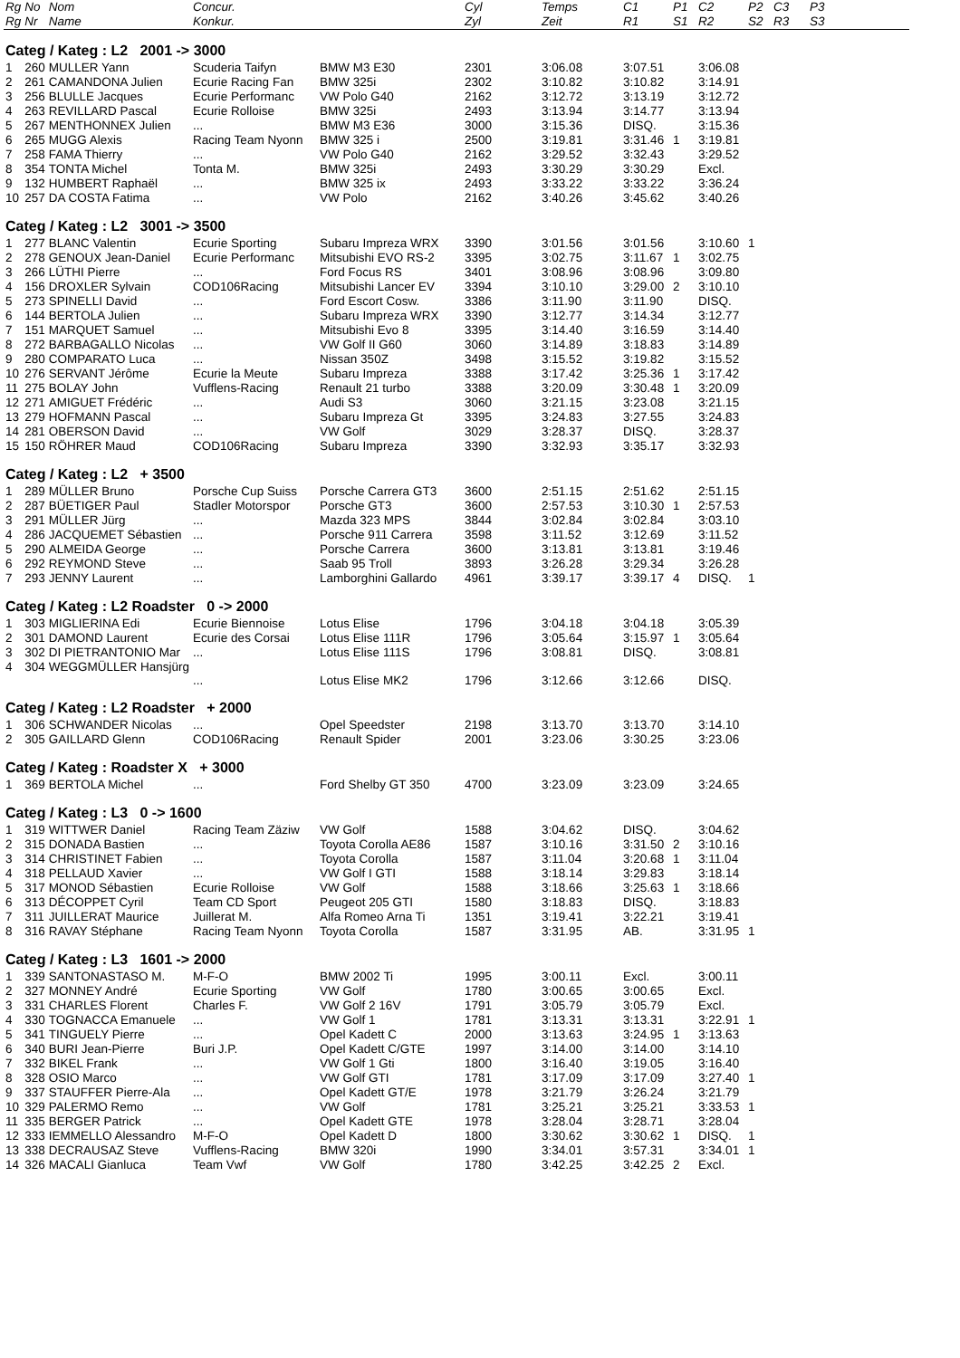| Rg | No | Nom | Concur. | | Cyl | Temps | C1 | P1 | C2 | P2 | C3 | P3 |
| --- | --- | --- | --- | --- | --- | --- | --- | --- | --- | --- | --- | --- |
| Rg | Nr | Name | Konkur. | | Zyl | Zeit | R1 | S1 | R2 | S2 | R3 | S3 |
| Categ / Kateg : L2 2001 -> 3000 | | | | | | | | | | | | |
| 1 | 260 | MULLER Yann | Scuderia Taifyn | BMW M3 E30 | 2301 | 3:06.08 | 3:07.51 | | 3:06.08 | | | |
| 2 | 261 | CAMANDONA Julien | Ecurie Racing Fan | BMW 325i | 2302 | 3:10.82 | 3:10.82 | | 3:14.91 | | | |
| 3 | 256 | BLULLE Jacques | Ecurie Performanc | VW Polo G40 | 2162 | 3:12.72 | 3:13.19 | | 3:12.72 | | | |
| 4 | 263 | REVILLARD Pascal | Ecurie Rolloise | BMW 325i | 2493 | 3:13.94 | 3:14.77 | | 3:13.94 | | | |
| 5 | 267 | MENTHONNEX Julien | ... | BMW M3 E36 | 3000 | 3:15.36 | DISQ. | | 3:15.36 | | | |
| 6 | 265 | MUGG Alexis | Racing Team Nyonn | BMW 325 i | 2500 | 3:19.81 | 3:31.46 | 1 | 3:19.81 | | | |
| 7 | 258 | FAMA Thierry | ... | VW Polo G40 | 2162 | 3:29.52 | 3:32.43 | | 3:29.52 | | | |
| 8 | 354 | TONTA Michel | Tonta M. | BMW 325i | 2493 | 3:30.29 | 3:30.29 | | Excl. | | | |
| 9 | 132 | HUMBERT Raphaël | ... | BMW 325 ix | 2493 | 3:33.22 | 3:33.22 | | 3:36.24 | | | |
| 10 | 257 | DA COSTA Fatima | ... | VW Polo | 2162 | 3:40.26 | 3:45.62 | | 3:40.26 | | | |
| Categ / Kateg : L2 3001 -> 3500 | | | | | | | | | | | | |
| 1 | 277 | BLANC Valentin | Ecurie Sporting | Subaru Impreza WRX | 3390 | 3:01.56 | 3:01.56 | | 3:10.60 | 1 | | |
| 2 | 278 | GENOUX Jean-Daniel | Ecurie Performanc | Mitsubishi EVO RS-2 | 3395 | 3:02.75 | 3:11.67 | 1 | 3:02.75 | | | |
| 3 | 266 | LÜTHI Pierre | ... | Ford Focus RS | 3401 | 3:08.96 | 3:08.96 | | 3:09.80 | | | |
| 4 | 156 | DROXLER Sylvain | COD106Racing | Mitsubishi Lancer EV | 3394 | 3:10.10 | 3:29.00 | 2 | 3:10.10 | | | |
| 5 | 273 | SPINELLI David | ... | Ford Escort Cosw. | 3386 | 3:11.90 | 3:11.90 | | DISQ. | | | |
| 6 | 144 | BERTOLA Julien | ... | Subaru Impreza WRX | 3390 | 3:12.77 | 3:14.34 | | 3:12.77 | | | |
| 7 | 151 | MARQUET Samuel | ... | Mitsubishi Evo 8 | 3395 | 3:14.40 | 3:16.59 | | 3:14.40 | | | |
| 8 | 272 | BARBAGALLO Nicolas | ... | VW Golf II G60 | 3060 | 3:14.89 | 3:18.83 | | 3:14.89 | | | |
| 9 | 280 | COMPARATO Luca | ... | Nissan 350Z | 3498 | 3:15.52 | 3:19.82 | | 3:15.52 | | | |
| 10 | 276 | SERVANT Jérôme | Ecurie la Meute | Subaru Impreza | 3388 | 3:17.42 | 3:25.36 | 1 | 3:17.42 | | | |
| 11 | 275 | BOLAY John | Vufflens-Racing | Renault 21 turbo | 3388 | 3:20.09 | 3:30.48 | 1 | 3:20.09 | | | |
| 12 | 271 | AMIGUET Frédéric | ... | Audi S3 | 3060 | 3:21.15 | 3:23.08 | | 3:21.15 | | | |
| 13 | 279 | HOFMANN Pascal | ... | Subaru Impreza Gt | 3395 | 3:24.83 | 3:27.55 | | 3:24.83 | | | |
| 14 | 281 | OBERSON David | ... | VW Golf | 3029 | 3:28.37 | DISQ. | | 3:28.37 | | | |
| 15 | 150 | RÖHRER Maud | COD106Racing | Subaru Impreza | 3390 | 3:32.93 | 3:35.17 | | 3:32.93 | | | |
| Categ / Kateg : L2 + 3500 | | | | | | | | | | | | |
| 1 | 289 | MÜLLER Bruno | Porsche Cup Suiss | Porsche Carrera GT3 | 3600 | 2:51.15 | 2:51.62 | | 2:51.15 | | | |
| 2 | 287 | BÜETIGER Paul | Stadler Motorspor | Porsche GT3 | 3600 | 2:57.53 | 3:10.30 | 1 | 2:57.53 | | | |
| 3 | 291 | MÜLLER Jürg | ... | Mazda 323 MPS | 3844 | 3:02.84 | 3:02.84 | | 3:03.10 | | | |
| 4 | 286 | JACQUEMET Sébastien | ... | Porsche 911 Carrera | 3598 | 3:11.52 | 3:12.69 | | 3:11.52 | | | |
| 5 | 290 | ALMEIDA George | ... | Porsche Carrera | 3600 | 3:13.81 | 3:13.81 | | 3:19.46 | | | |
| 6 | 292 | REYMOND Steve | ... | Saab 95 Troll | 3893 | 3:26.28 | 3:29.34 | | 3:26.28 | | | |
| 7 | 293 | JENNY Laurent | ... | Lamborghini Gallardo | 4961 | 3:39.17 | 3:39.17 | 4 | DISQ. | 1 | | |
| Categ / Kateg : L2 Roadster 0 -> 2000 | | | | | | | | | | | | |
| 1 | 303 | MIGLIERINA Edi | Ecurie Biennoise | Lotus Elise | 1796 | 3:04.18 | 3:04.18 | | 3:05.39 | | | |
| 2 | 301 | DAMOND Laurent | Ecurie des Corsai | Lotus Elise 111R | 1796 | 3:05.64 | 3:15.97 | 1 | 3:05.64 | | | |
| 3 | 302 | DI PIETRANTONIO Mar | ... | Lotus Elise 111S | 1796 | 3:08.81 | DISQ. | | 3:08.81 | | | |
| 4 | 304 | WEGGMÜLLER Hansjürg | ... | Lotus Elise MK2 | 1796 | 3:12.66 | 3:12.66 | | DISQ. | | | |
| Categ / Kateg : L2 Roadster + 2000 | | | | | | | | | | | | |
| 1 | 306 | SCHWANDER Nicolas | ... | Opel Speedster | 2198 | 3:13.70 | 3:13.70 | | 3:14.10 | | | |
| 2 | 305 | GAILLARD Glenn | COD106Racing | Renault Spider | 2001 | 3:23.06 | 3:30.25 | | 3:23.06 | | | |
| Categ / Kateg : Roadster X + 3000 | | | | | | | | | | | | |
| 1 | 369 | BERTOLA Michel | ... | Ford Shelby GT 350 | 4700 | 3:23.09 | 3:23.09 | | 3:24.65 | | | |
| Categ / Kateg : L3 0 -> 1600 | | | | | | | | | | | | |
| 1 | 319 | WITTWER Daniel | Racing Team Zäziw | VW Golf | 1588 | 3:04.62 | DISQ. | | 3:04.62 | | | |
| 2 | 315 | DONADA Bastien | ... | Toyota Corolla AE86 | 1587 | 3:10.16 | 3:31.50 | 2 | 3:10.16 | | | |
| 3 | 314 | CHRISTINET Fabien | ... | Toyota Corolla | 1587 | 3:11.04 | 3:20.68 | 1 | 3:11.04 | | | |
| 4 | 318 | PELLAUD Xavier | ... | VW Golf I GTI | 1588 | 3:18.14 | 3:29.83 | | 3:18.14 | | | |
| 5 | 317 | MONOD Sébastien | Ecurie Rolloise | VW Golf | 1588 | 3:18.66 | 3:25.63 | 1 | 3:18.66 | | | |
| 6 | 313 | DÉCOPPET Cyril | Team CD Sport | Peugeot 205 GTI | 1580 | 3:18.83 | DISQ. | | 3:18.83 | | | |
| 7 | 311 | JUILLERAT Maurice | Juillerat M. | Alfa Romeo Arna Ti | 1351 | 3:19.41 | 3:22.21 | | 3:19.41 | | | |
| 8 | 316 | RAVAY Stéphane | Racing Team Nyonn | Toyota Corolla | 1587 | 3:31.95 | AB. | | 3:31.95 | 1 | | |
| Categ / Kateg : L3 1601 -> 2000 | | | | | | | | | | | | |
| 1 | 339 | SANTONASTASO M. | M-F-O | BMW 2002 Ti | 1995 | 3:00.11 | Excl. | | 3:00.11 | | | |
| 2 | 327 | MONNEY André | Ecurie Sporting | VW Golf | 1780 | 3:00.65 | 3:00.65 | | Excl. | | | |
| 3 | 331 | CHARLES Florent | Charles F. | VW Golf 2 16V | 1791 | 3:05.79 | 3:05.79 | | Excl. | | | |
| 4 | 330 | TOGNACCA Emanuele | ... | VW Golf 1 | 1781 | 3:13.31 | 3:13.31 | | 3:22.91 | 1 | | |
| 5 | 341 | TINGUELY Pierre | ... | Opel Kadett C | 2000 | 3:13.63 | 3:24.95 | 1 | 3:13.63 | | | |
| 6 | 340 | BURI Jean-Pierre | Buri J.P. | Opel Kadett C/GTE | 1997 | 3:14.00 | 3:14.00 | | 3:14.10 | | | |
| 7 | 332 | BIKEL Frank | ... | VW Golf 1 Gti | 1800 | 3:16.40 | 3:19.05 | | 3:16.40 | | | |
| 8 | 328 | OSIO Marco | ... | VW Golf GTI | 1781 | 3:17.09 | 3:17.09 | | 3:27.40 | 1 | | |
| 9 | 337 | STAUFFER Pierre-Ala | ... | Opel Kadett GT/E | 1978 | 3:21.79 | 3:26.24 | | 3:21.79 | | | |
| 10 | 329 | PALERMO Remo | ... | VW Golf | 1781 | 3:25.21 | 3:25.21 | | 3:33.53 | 1 | | |
| 11 | 335 | BERGER Patrick | ... | Opel Kadett GTE | 1978 | 3:28.04 | 3:28.71 | | 3:28.04 | | | |
| 12 | 333 | IEMMELLO Alessandro | M-F-O | Opel Kadett D | 1800 | 3:30.62 | 3:30.62 | 1 | DISQ. | 1 | | |
| 13 | 338 | DECRAUSAZ Steve | Vufflens-Racing | BMW 320i | 1990 | 3:34.01 | 3:57.31 | | 3:34.01 | 1 | | |
| 14 | 326 | MACALI Gianluca | Team Vwf | VW Golf | 1780 | 3:42.25 | 3:42.25 | 2 | Excl. | | | |